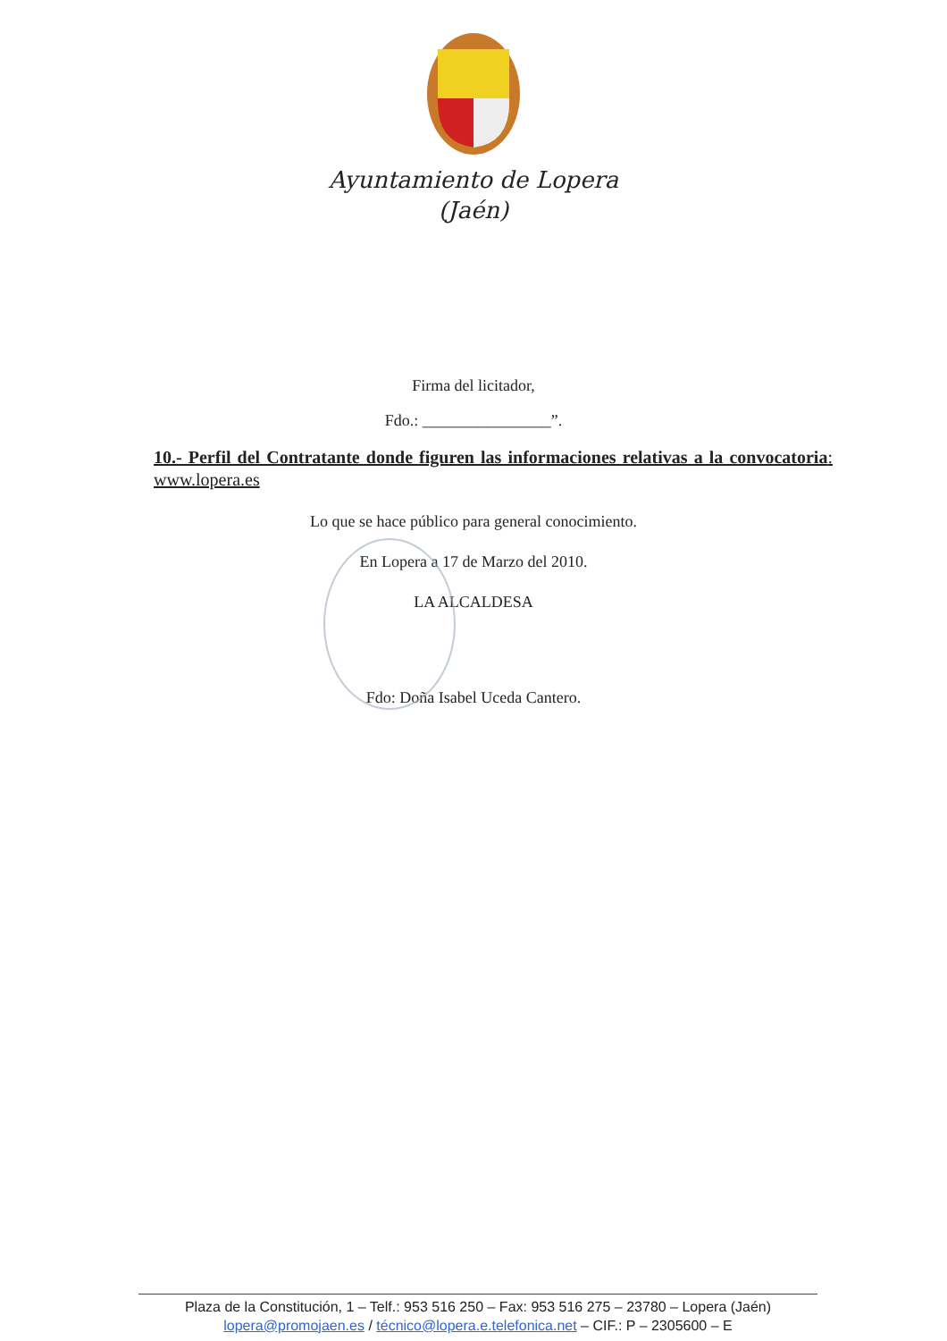Ayuntamiento de Lopera
(Jaén)
Firma del licitador,
Fdo.: ________________”.
10.- Perfil del Contratante donde figuren las informaciones relativas a la convocatoria: www.lopera.es
Lo que se hace público para general conocimiento.
En Lopera a 17 de Marzo del 2010.
LA ALCALDESA
Fdo: Doña Isabel Uceda Cantero.
Plaza de la Constitución, 1 – Telf.: 953 516 250 – Fax: 953 516 275 – 23780 – Lopera (Jaén)
lopera@promojaen.es / técnico@lopera.e.telefonica.net – CIF.: P – 2305600 – E